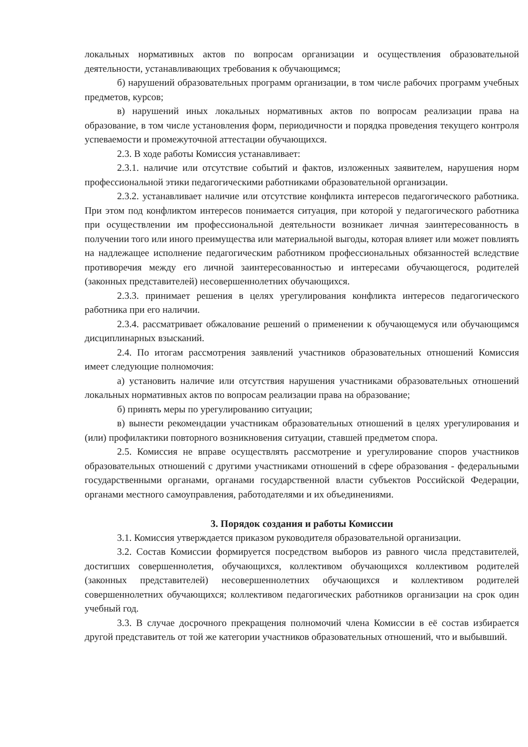локальных нормативных актов по вопросам организации и осуществления образовательной деятельности, устанавливающих требования к обучающимся;
б) нарушений образовательных программ организации, в том числе рабочих программ учебных предметов, курсов;
в) нарушений иных локальных нормативных актов по вопросам реализации права на образование, в том числе установления форм, периодичности и порядка проведения текущего контроля успеваемости и промежуточной аттестации обучающихся.
2.3. В ходе работы Комиссия устанавливает:
2.3.1. наличие или отсутствие событий и фактов, изложенных заявителем, нарушения норм профессиональной этики педагогическими работниками образовательной организации.
2.3.2. устанавливает наличие или отсутствие конфликта интересов педагогического работника. При этом под конфликтом интересов понимается ситуация, при которой у педагогического работника при осуществлении им профессиональной деятельности возникает личная заинтересованность в получении того или иного преимущества или материальной выгоды, которая влияет или может повлиять на надлежащее исполнение педагогическим работником профессиональных обязанностей вследствие противоречия между его личной заинтересованностью и интересами обучающегося, родителей (законных представителей) несовершеннолетних обучающихся.
2.3.3. принимает решения в целях урегулирования конфликта интересов педагогического работника при его наличии.
2.3.4. рассматривает обжалование решений о применении к обучающемуся или обучающимся дисциплинарных взысканий.
2.4. По итогам рассмотрения заявлений участников образовательных отношений Комиссия имеет следующие полномочия:
а) установить наличие или отсутствия нарушения участниками образовательных отношений локальных нормативных актов по вопросам реализации права на образование;
б) принять меры по урегулированию ситуации;
в) вынести рекомендации участникам образовательных отношений в целях урегулирования и (или) профилактики повторного возникновения ситуации, ставшей предметом спора.
2.5. Комиссия не вправе осуществлять рассмотрение и урегулирование споров участников образовательных отношений с другими участниками отношений в сфере образования - федеральными государственными органами, органами государственной власти субъектов Российской Федерации, органами местного самоуправления, работодателями и их объединениями.
3. Порядок создания и работы Комиссии
3.1. Комиссия утверждается приказом руководителя образовательной организации.
3.2. Состав Комиссии формируется посредством выборов из равного числа представителей, достигших совершеннолетия, обучающихся, коллективом обучающихся коллективом родителей (законных представителей) несовершеннолетних обучающихся и коллективом родителей совершеннолетних обучающихся; коллективом педагогических работников организации на срок один учебный год.
3.3. В случае досрочного прекращения полномочий члена Комиссии в её состав избирается другой представитель от той же категории участников образовательных отношений, что и выбывший.